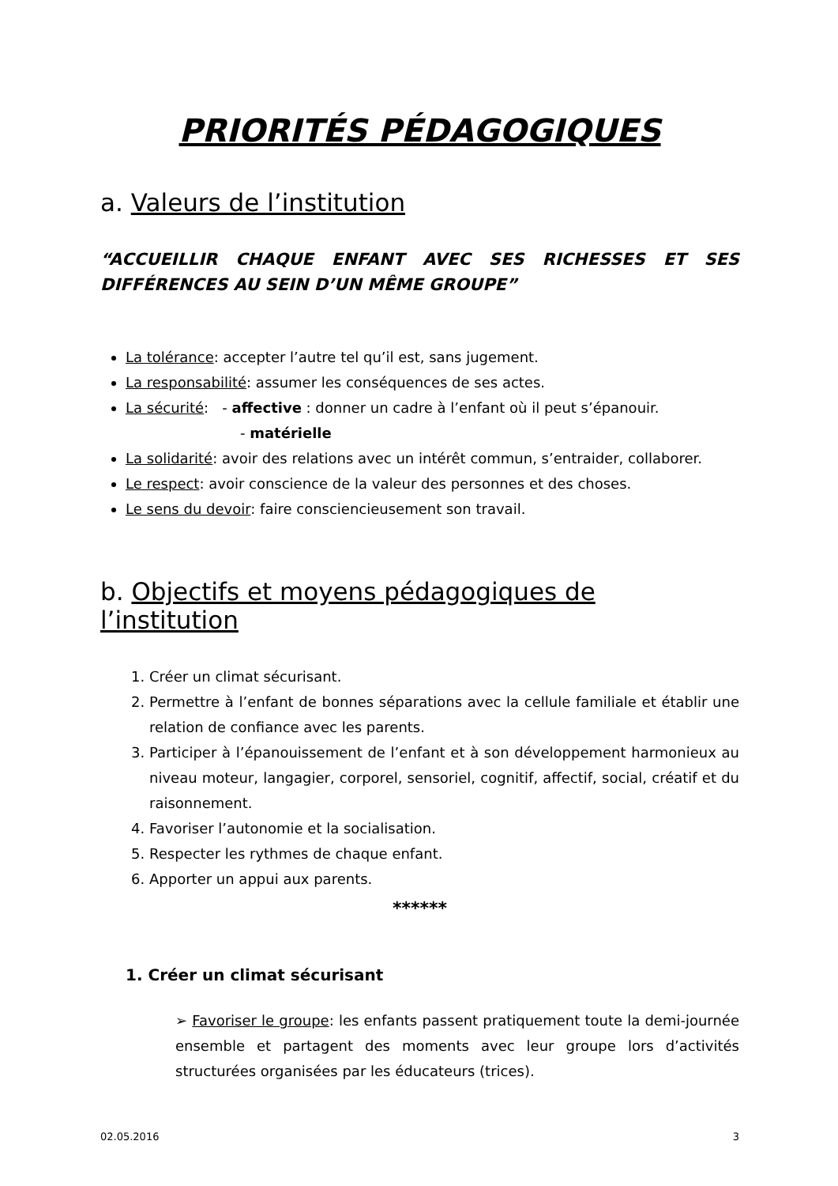PRIORITÉS PÉDAGOGIQUES
a. Valeurs de l’institution
“ACCUEILLIR CHAQUE ENFANT AVEC SES RICHESSES ET SES DIFFÉRENCES AU SEIN D’UN MÊME GROUPE”
La tolérance: accepter l’autre tel qu’il est, sans jugement.
La responsabilité: assumer les conséquences de ses actes.
La sécurité: - affective : donner un cadre à l’enfant où il peut s’épanouir.
- matérielle
La solidarité: avoir des relations avec un intérêt commun, s’entraider, collaborer.
Le respect: avoir conscience de la valeur des personnes et des choses.
Le sens du devoir: faire consciencieusement son travail.
b. Objectifs et moyens pédagogiques de l’institution
1. Créer un climat sécurisant.
2. Permettre à l’enfant de bonnes séparations avec la cellule familiale et établir une relation de confiance avec les parents.
3. Participer à l’épanouissement de l’enfant et à son développement harmonieux au niveau moteur, langagier, corporel, sensoriel, cognitif, affectif, social, créatif et du raisonnement.
4. Favoriser l’autonomie et la socialisation.
5. Respecter les rythmes de chaque enfant.
6. Apporter un appui aux parents.
******
1. Créer un climat sécurisant
➢ Favoriser le groupe: les enfants passent pratiquement toute la demi-journée ensemble et partagent des moments avec leur groupe lors d’activités structurées organisées par les éducateurs (trices).
02.05.2016 3